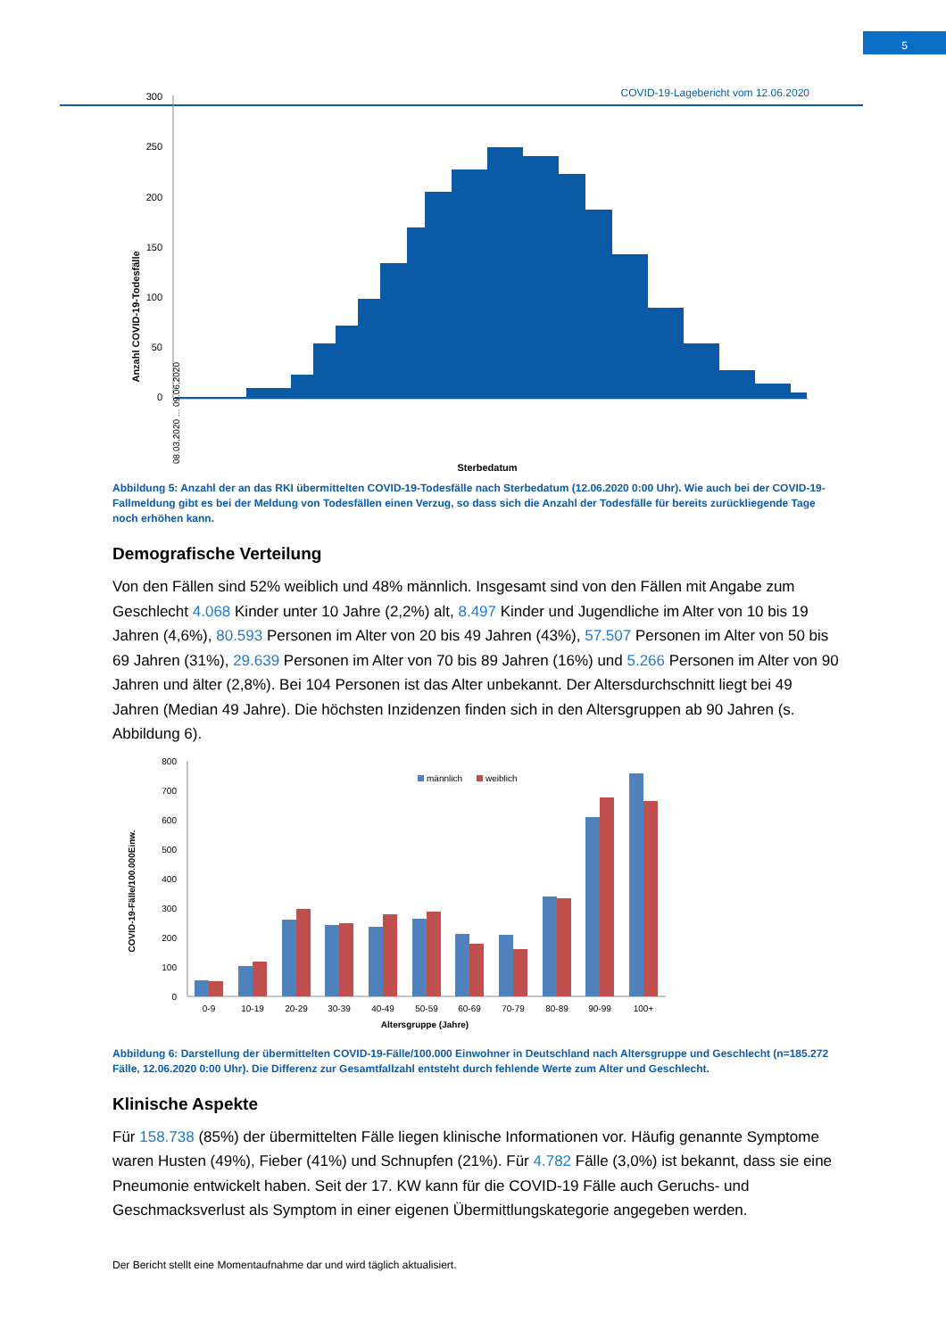COVID-19-Lagebericht vom 12.06.2020
5
Anzahl COVID-19-Todesfälle
300
250
200
150
100
50
0
08.03.2020 ... 09.06.2020
Sterbedatum
Abbildung 5: Anzahl der an das RKI übermittelten COVID-19-Todesfälle nach Sterbedatum (12.06.2020 0:00 Uhr). Wie auch bei der COVID-19-Fallmeldung gibt es bei der Meldung von Todesfällen einen Verzug, so dass sich die Anzahl der Todesfälle für bereits zurückliegende Tage noch erhöhen kann.
Demografische Verteilung
Von den Fällen sind 52% weiblich und 48% männlich. Insgesamt sind von den Fällen mit Angabe zum Geschlecht 4.068 Kinder unter 10 Jahre (2,2%) alt, 8.497 Kinder und Jugendliche im Alter von 10 bis 19 Jahren (4,6%), 80.593 Personen im Alter von 20 bis 49 Jahren (43%), 57.507 Personen im Alter von 50 bis 69 Jahren (31%), 29.639 Personen im Alter von 70 bis 89 Jahren (16%) und 5.266 Personen im Alter von 90 Jahren und älter (2,8%). Bei 104 Personen ist das Alter unbekannt. Der Altersdurchschnitt liegt bei 49 Jahren (Median 49 Jahre). Die höchsten Inzidenzen finden sich in den Altersgruppen ab 90 Jahren (s. Abbildung 6).
COVID-19-Fälle/100.000Einw.
800
700
600
500
400
300
200
100
0
männlich
weiblich
0-9
10-19
20-29
30-39
40-49
50-59
60-69
70-79
80-89
90-99
100+
Altersgruppe (Jahre)
Abbildung 6: Darstellung der übermittelten COVID-19-Fälle/100.000 Einwohner in Deutschland nach Altersgruppe und Geschlecht (n=185.272 Fälle, 12.06.2020 0:00 Uhr). Die Differenz zur Gesamtfallzahl entsteht durch fehlende Werte zum Alter und Geschlecht.
Klinische Aspekte
Für 158.738 (85%) der übermittelten Fälle liegen klinische Informationen vor. Häufig genannte Symptome waren Husten (49%), Fieber (41%) und Schnupfen (21%). Für 4.782 Fälle (3,0%) ist bekannt, dass sie eine Pneumonie entwickelt haben. Seit der 17. KW kann für die COVID-19 Fälle auch Geruchs- und Geschmacksverlust als Symptom in einer eigenen Übermittlungskategorie angegeben werden.
Der Bericht stellt eine Momentaufnahme dar und wird täglich aktualisiert.